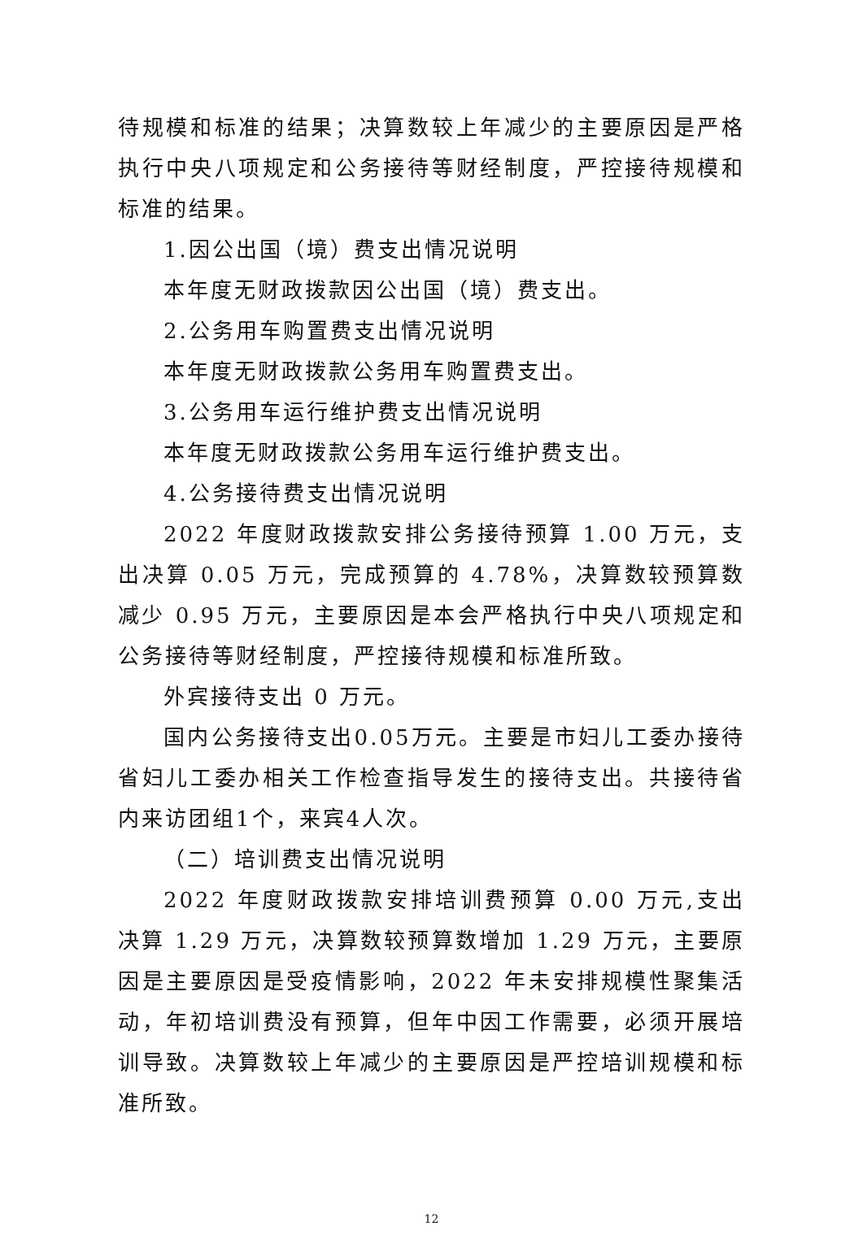待规模和标准的结果；决算数较上年减少的主要原因是严格执行中央八项规定和公务接待等财经制度，严控接待规模和标准的结果。
1.因公出国（境）费支出情况说明
本年度无财政拨款因公出国（境）费支出。
2.公务用车购置费支出情况说明
本年度无财政拨款公务用车购置费支出。
3.公务用车运行维护费支出情况说明
本年度无财政拨款公务用车运行维护费支出。
4.公务接待费支出情况说明
2022 年度财政拨款安排公务接待预算 1.00 万元，支出决算 0.05 万元，完成预算的 4.78%，决算数较预算数减少 0.95 万元，主要原因是本会严格执行中央八项规定和公务接待等财经制度，严控接待规模和标准所致。
外宾接待支出 0 万元。
国内公务接待支出0.05万元。主要是市妇儿工委办接待省妇儿工委办相关工作检查指导发生的接待支出。共接待省内来访团组1个，来宾4人次。
（二）培训费支出情况说明
2022 年度财政拨款安排培训费预算 0.00 万元,支出决算 1.29 万元，决算数较预算数增加 1.29 万元，主要原因是主要原因是受疫情影响，2022 年未安排规模性聚集活动，年初培训费没有预算，但年中因工作需要，必须开展培训导致。决算数较上年减少的主要原因是严控培训规模和标准所致。
12